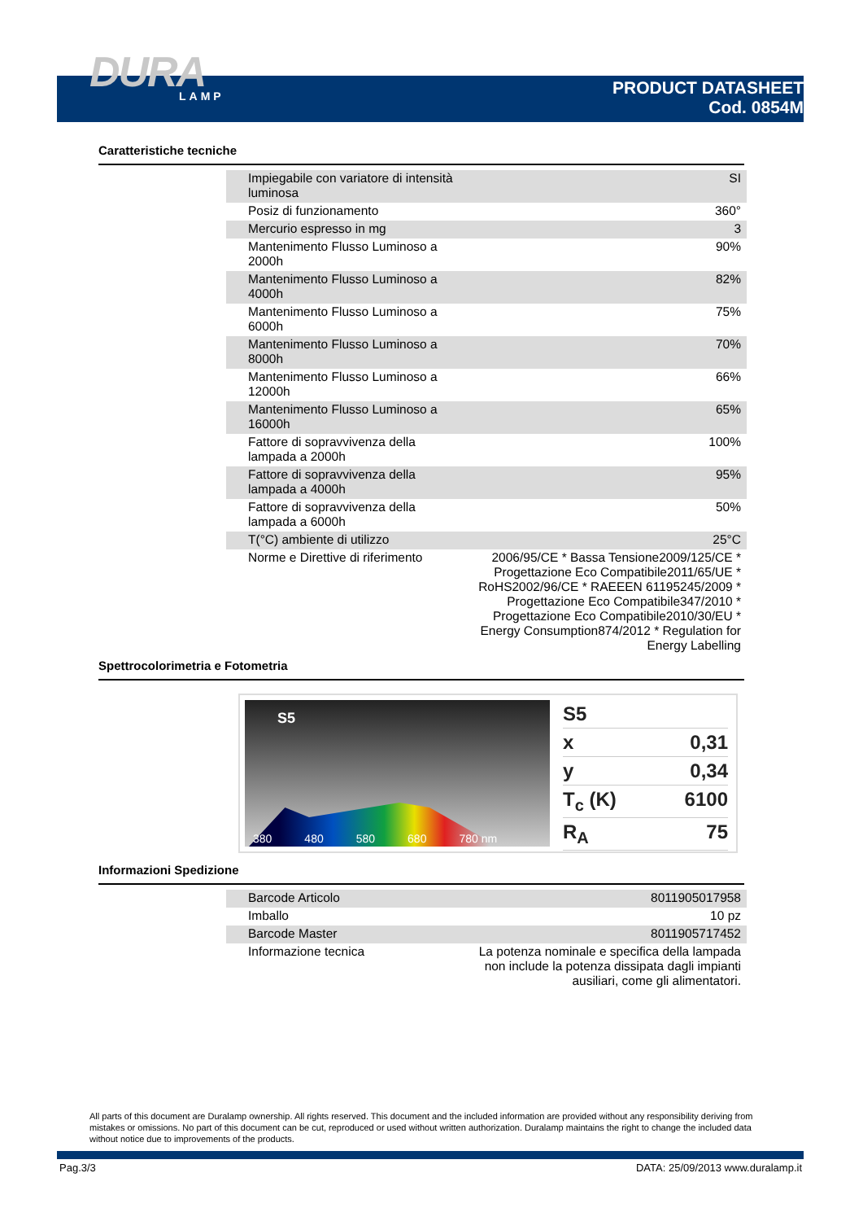DURA
LAMP
PRODUCT DATASHEET
Cod. 0854M
Caratteristiche tecniche
| Impiegabile con variatore di intensità luminosa | SI |
| Posiz di funzionamento | 360° |
| Mercurio espresso in mg | 3 |
| Mantenimento Flusso Luminoso a 2000h | 90% |
| Mantenimento Flusso Luminoso a 4000h | 82% |
| Mantenimento Flusso Luminoso a 6000h | 75% |
| Mantenimento Flusso Luminoso a 8000h | 70% |
| Mantenimento Flusso Luminoso a 12000h | 66% |
| Mantenimento Flusso Luminoso a 16000h | 65% |
| Fattore di sopravvivenza della lampada a 2000h | 100% |
| Fattore di sopravvivenza della lampada a 4000h | 95% |
| Fattore di sopravvivenza della lampada a 6000h | 50% |
| T(°C) ambiente di utilizzo | 25°C |
| Norme e Direttive di riferimento | 2006/95/CE * Bassa Tensione2009/125/CE * Progettazione Eco Compatibile2011/65/UE * RoHS2002/96/CE * RAEEEN 61195245/2009 * Progettazione Eco Compatibile347/2010 * Progettazione Eco Compatibile2010/30/EU * Energy Consumption874/2012 * Regulation for Energy Labelling |
Spettrocolorimetria e Fotometria
S5
380 480 580 680 780 nm
S5
x 0,31
y 0,34
T<sub>c</sub> (K) 6100
R<sub>A</sub> 75
Informazioni Spedizione
| Barcode Articolo | 8011905017958 |
| Imballo | 10 pz |
| Barcode Master | 8011905717452 |
| Informazione tecnica | La potenza nominale e specifica della lampada non include la potenza dissipata dagli impianti ausiliari, come gli alimentatori. |
All parts of this document are Duralamp ownership. All rights reserved. This document and the included information are provided without any responsibility deriving from mistakes or omissions. No part of this document can be cut, reproduced or used without written authorization. Duralamp maintains the right to change the included data without notice due to improvements of the products.
Pag.3/3
DATA: 25/09/2013 www.duralamp.it